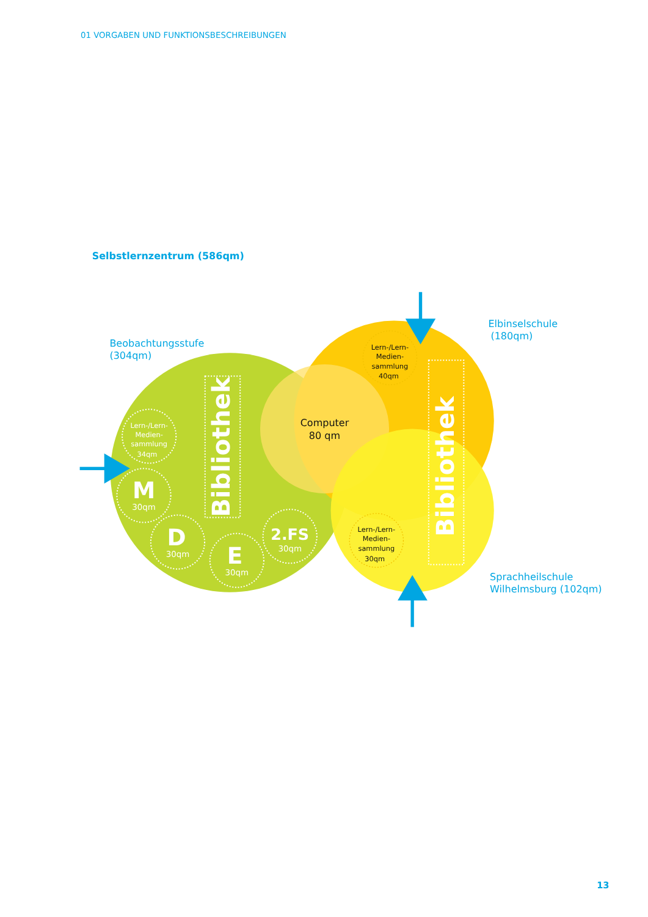01 VORGABEN UND FUNKTIONSBESCHREIBUNGEN
Selbstlernzentrum (586qm)
Beobachtungsstufe
(304qm)
Elbinselschule
(180qm)
Sprachheilschule
Wilhelmsburg (102qm)
Lern-/Lern-
Medien-
sammlung
34qm
M
30qm
D
30qm
E
30qm
2.FS
30qm
Bibliothek
Bibliothek
Lern-/Lern-
Medien-
sammlung
40qm
Lern-/Lern-
Medien-
sammlung
30qm
Computer
80 qm
13